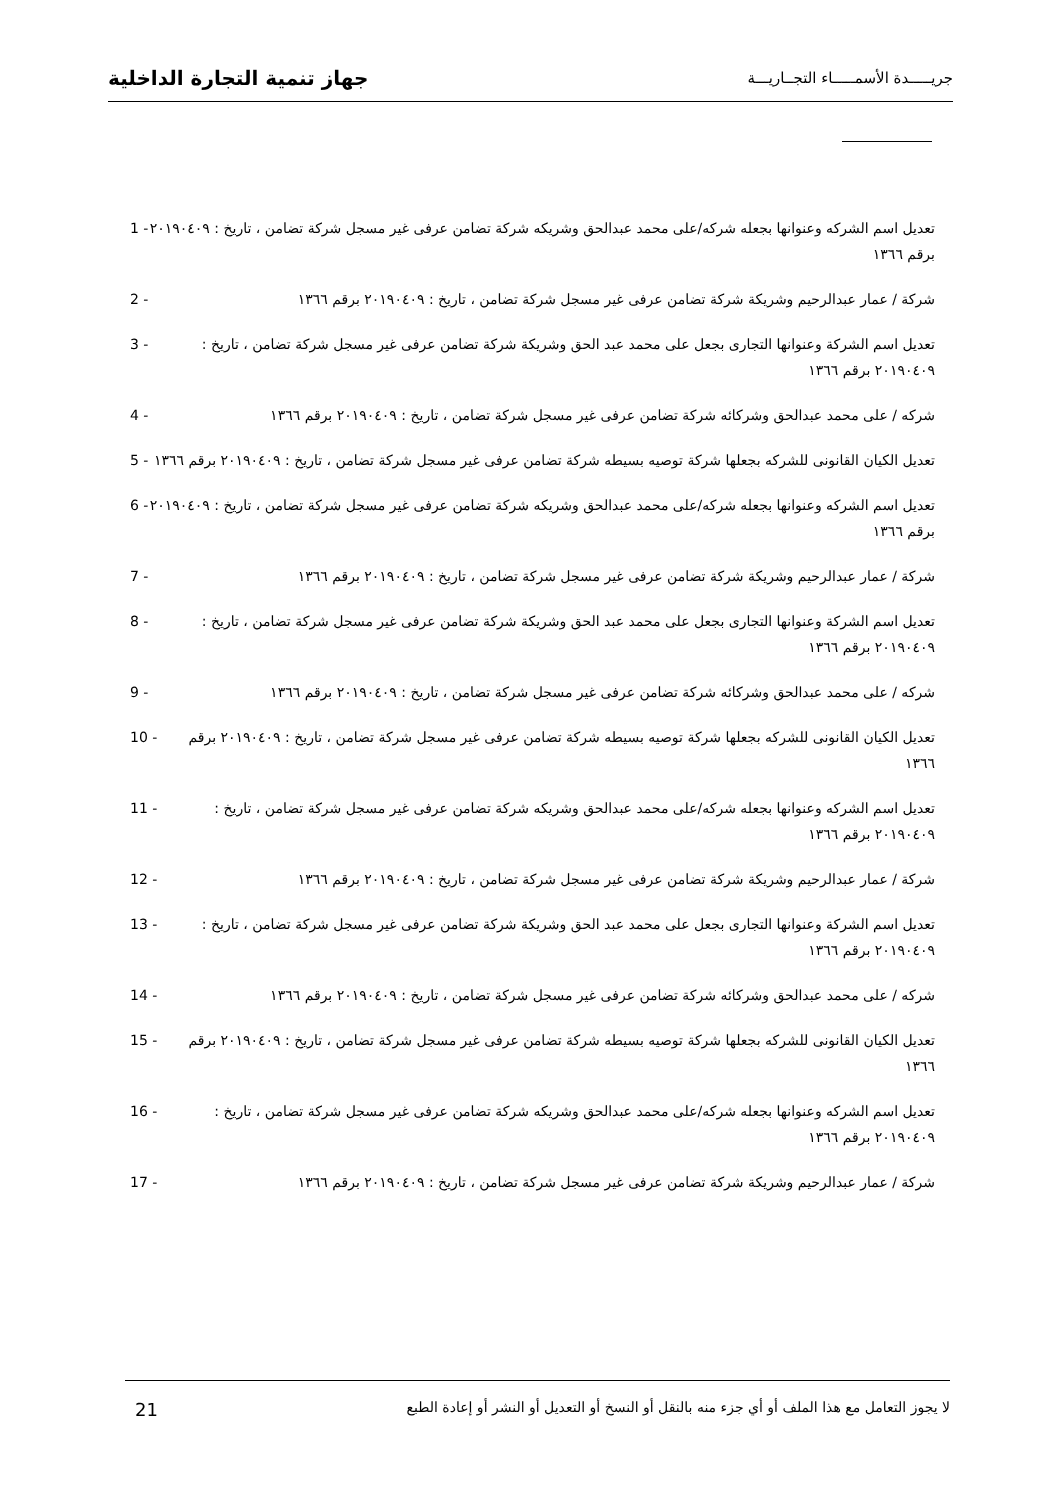جهاز تنمية التجارة الداخلية
جريـــــدة الأسمـــــاء التجــاريـــة
تعديل اسم الشركه وعنوانها بجعله شركه/على محمد عبدالحق وشريكه شركة تضامن عرفى غير مسجل شركة تضامن ، تاريخ : ٢٠١٩٠٤٠٩ برقم ١٣٦٦
1 -
شركة / عمار عبدالرحيم وشريكة شركة تضامن عرفى غير مسجل شركة تضامن ، تاريخ : ٢٠١٩٠٤٠٩ برقم ١٣٦٦
2 -
تعديل اسم الشركة وعنوانها التجارى بجعل على محمد عبد الحق وشريكة شركة تضامن عرفى غير مسجل شركة تضامن ، تاريخ : ٢٠١٩٠٤٠٩ برقم ١٣٦٦
3 -
شركه / على محمد عبدالحق وشركائه شركة تضامن عرفى غير مسجل شركة تضامن ، تاريخ : ٢٠١٩٠٤٠٩ برقم ١٣٦٦
4 -
تعديل الكيان القانونى للشركه بجعلها شركة توصيه بسيطه شركة تضامن عرفى غير مسجل شركة تضامن ، تاريخ : ٢٠١٩٠٤٠٩ برقم ١٣٦٦
5 -
تعديل اسم الشركه وعنوانها بجعله شركه/على محمد عبدالحق وشريكه شركة تضامن عرفى غير مسجل شركة تضامن ، تاريخ : ٢٠١٩٠٤٠٩ برقم ١٣٦٦
6 -
شركة / عمار عبدالرحيم وشريكة شركة تضامن عرفى غير مسجل شركة تضامن ، تاريخ : ٢٠١٩٠٤٠٩ برقم ١٣٦٦
7 -
تعديل اسم الشركة وعنوانها التجارى بجعل على محمد عبد الحق وشريكة شركة تضامن عرفى غير مسجل شركة تضامن ، تاريخ : ٢٠١٩٠٤٠٩ برقم ١٣٦٦
8 -
شركه / على محمد عبدالحق وشركائه شركة تضامن عرفى غير مسجل شركة تضامن ، تاريخ : ٢٠١٩٠٤٠٩ برقم ١٣٦٦
9 -
تعديل الكيان القانونى للشركه بجعلها شركة توصيه بسيطه شركة تضامن عرفى غير مسجل شركة تضامن ، تاريخ : ٢٠١٩٠٤٠٩ برقم ١٣٦٦
10 -
تعديل اسم الشركه وعنوانها بجعله شركه/على محمد عبدالحق وشريكه شركة تضامن عرفى غير مسجل شركة تضامن ، تاريخ : ٢٠١٩٠٤٠٩ برقم ١٣٦٦
11 -
شركة / عمار عبدالرحيم وشريكة شركة تضامن عرفى غير مسجل شركة تضامن ، تاريخ : ٢٠١٩٠٤٠٩ برقم ١٣٦٦
12 -
تعديل اسم الشركة وعنوانها التجارى بجعل على محمد عبد الحق وشريكة شركة تضامن عرفى غير مسجل شركة تضامن ، تاريخ : ٢٠١٩٠٤٠٩ برقم ١٣٦٦
13 -
شركه / على محمد عبدالحق وشركائه شركة تضامن عرفى غير مسجل شركة تضامن ، تاريخ : ٢٠١٩٠٤٠٩ برقم ١٣٦٦
14 -
تعديل الكيان القانونى للشركه بجعلها شركة توصيه بسيطه شركة تضامن عرفى غير مسجل شركة تضامن ، تاريخ : ٢٠١٩٠٤٠٩ برقم ١٣٦٦
15 -
تعديل اسم الشركه وعنوانها بجعله شركه/على محمد عبدالحق وشريكه شركة تضامن عرفى غير مسجل شركة تضامن ، تاريخ : ٢٠١٩٠٤٠٩ برقم ١٣٦٦
16 -
شركة / عمار عبدالرحيم وشريكة شركة تضامن عرفى غير مسجل شركة تضامن ، تاريخ : ٢٠١٩٠٤٠٩ برقم ١٣٦٦
17 -
لا يجوز التعامل مع هذا الملف أو أي جزء منه بالنقل أو النسخ أو التعديل أو النشر أو إعادة الطبع
21